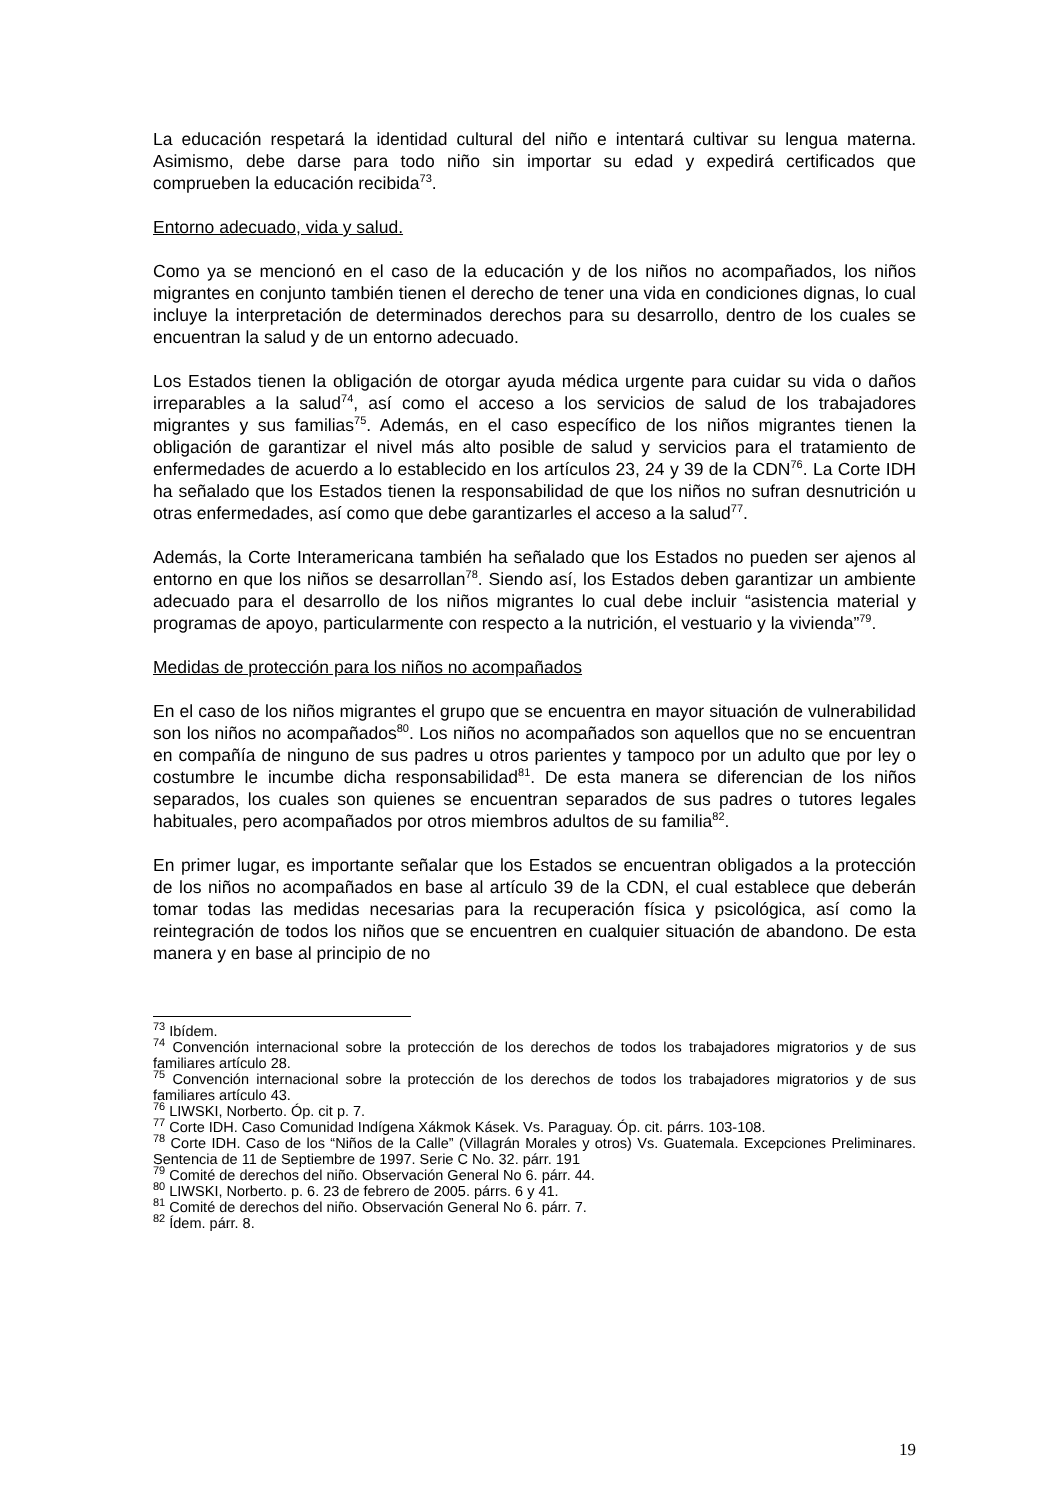La educación respetará la identidad cultural del niño e intentará cultivar su lengua materna. Asimismo, debe darse para todo niño sin importar su edad y expedirá certificados que comprueben la educación recibida<sup>73</sup>.
Entorno adecuado, vida y salud.
Como ya se mencionó en el caso de la educación y de los niños no acompañados, los niños migrantes en conjunto también tienen el derecho de tener una vida en condiciones dignas, lo cual incluye la interpretación de determinados derechos para su desarrollo, dentro de los cuales se encuentran la salud y de un entorno adecuado.
Los Estados tienen la obligación de otorgar ayuda médica urgente para cuidar su vida o daños irreparables a la salud<sup>74</sup>, así como el acceso a los servicios de salud de los trabajadores migrantes y sus familias<sup>75</sup>. Además, en el caso específico de los niños migrantes tienen la obligación de garantizar el nivel más alto posible de salud y servicios para el tratamiento de enfermedades de acuerdo a lo establecido en los artículos 23, 24 y 39 de la CDN<sup>76</sup>. La Corte IDH ha señalado que los Estados tienen la responsabilidad de que los niños no sufran desnutrición u otras enfermedades, así como que debe garantizarles el acceso a la salud<sup>77</sup>.
Además, la Corte Interamericana también ha señalado que los Estados no pueden ser ajenos al entorno en que los niños se desarrollan<sup>78</sup>. Siendo así, los Estados deben garantizar un ambiente adecuado para el desarrollo de los niños migrantes lo cual debe incluir “asistencia material y programas de apoyo, particularmente con respecto a la nutrición, el vestuario y la vivienda”<sup>79</sup>.
Medidas de protección para los niños no acompañados
En el caso de los niños migrantes el grupo que se encuentra en mayor situación de vulnerabilidad son los niños no acompañados<sup>80</sup>. Los niños no acompañados son aquellos que no se encuentran en compañía de ninguno de sus padres u otros parientes y tampoco por un adulto que por ley o costumbre le incumbe dicha responsabilidad<sup>81</sup>. De esta manera se diferencian de los niños separados, los cuales son quienes se encuentran separados de sus padres o tutores legales habituales, pero acompañados por otros miembros adultos de su familia<sup>82</sup>.
En primer lugar, es importante señalar que los Estados se encuentran obligados a la protección de los niños no acompañados en base al artículo 39 de la CDN, el cual establece que deberán tomar todas las medidas necesarias para la recuperación física y psicológica, así como la reintegración de todos los niños que se encuentren en cualquier situación de abandono. De esta manera y en base al principio de no
<sup>73</sup> Ibídem.
<sup>74</sup> Convención internacional sobre la protección de los derechos de todos los trabajadores migratorios y de sus familiares artículo 28.
<sup>75</sup> Convención internacional sobre la protección de los derechos de todos los trabajadores migratorios y de sus familiares artículo 43.
<sup>76</sup> LIWSKI, Norberto. Óp. cit p. 7.
<sup>77</sup> Corte IDH. Caso Comunidad Indígena Xákmok Kásek. Vs. Paraguay. Óp. cit. párrs. 103-108.
<sup>78</sup> Corte IDH. Caso de los “Niños de la Calle” (Villagrán Morales y otros) Vs. Guatemala. Excepciones Preliminares. Sentencia de 11 de Septiembre de 1997. Serie C No. 32. párr. 191
<sup>79</sup> Comité de derechos del niño. Observación General No 6. párr. 44.
<sup>80</sup> LIWSKI, Norberto. p. 6. 23 de febrero de 2005. párrs. 6 y 41.
<sup>81</sup> Comité de derechos del niño. Observación General No 6. párr. 7.
<sup>82</sup> Ídem. párr. 8.
19